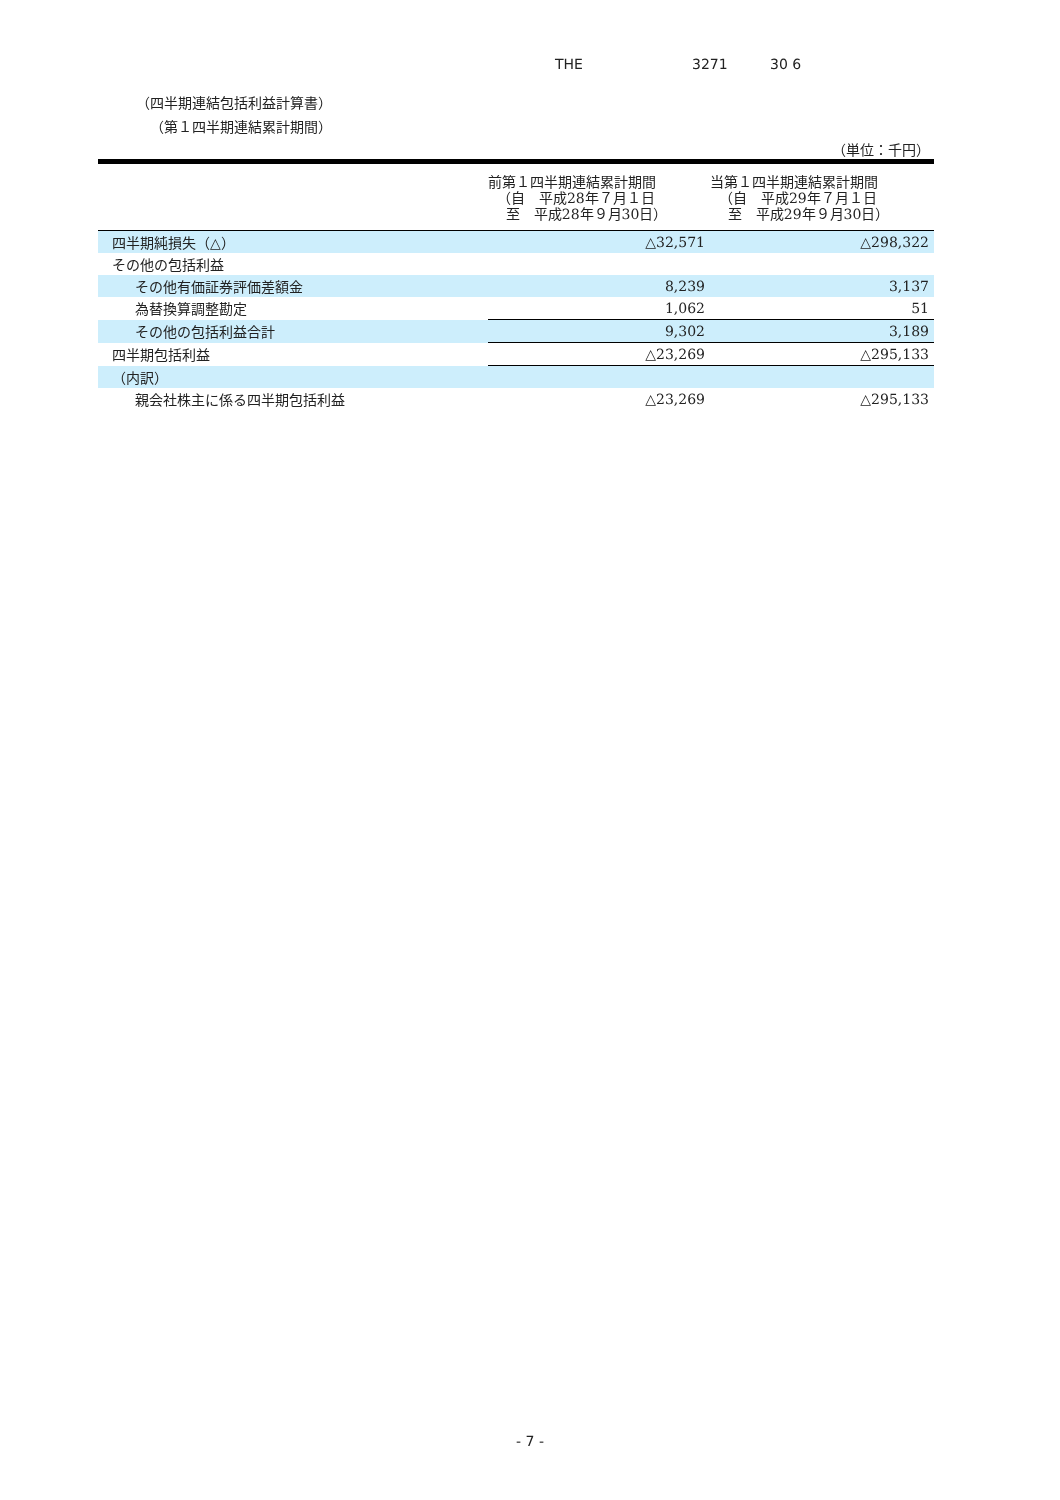THE 3271 30 6
（四半期連結包括利益計算書）
（第１四半期連結累計期間）
（単位：千円）
| | 前第１四半期連結累計期間 （自 平成28年７月１日 至 平成28年９月30日） | 当第１四半期連結累計期間 （自 平成29年７月１日 至 平成29年９月30日） |
| --- | --- | --- |
| 四半期純損失（△） | △32,571 | △298,322 |
| その他の包括利益 | | |
| その他有価証券評価差額金 | 8,239 | 3,137 |
| 為替換算調整勘定 | 1,062 | 51 |
| その他の包括利益合計 | 9,302 | 3,189 |
| 四半期包括利益 | △23,269 | △295,133 |
| （内訳） | | |
| 親会社株主に係る四半期包括利益 | △23,269 | △295,133 |
- 7 -